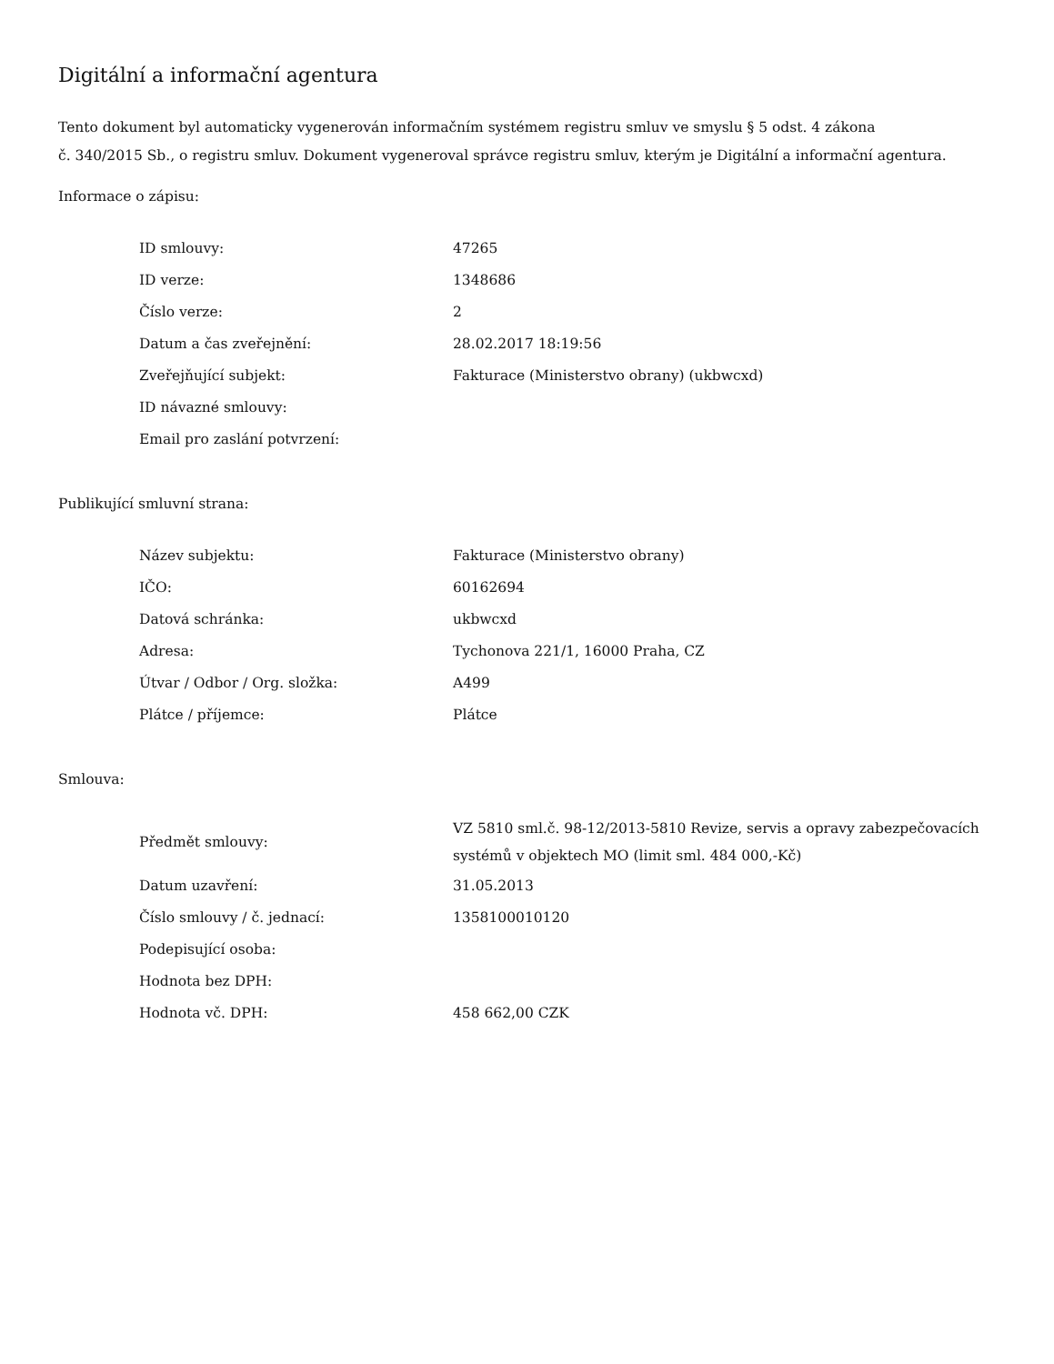Digitální a informační agentura
Tento dokument byl automaticky vygenerován informačním systémem registru smluv ve smyslu § 5 odst. 4 zákona
č. 340/2015 Sb., o registru smluv. Dokument vygeneroval správce registru smluv, kterým je Digitální a informační agentura.
Informace o zápisu:
| ID smlouvy: | 47265 |
| ID verze: | 1348686 |
| Číslo verze: | 2 |
| Datum a čas zveřejnění: | 28.02.2017 18:19:56 |
| Zveřejňující subjekt: | Fakturace (Ministerstvo obrany) (ukbwcxd) |
| ID návazné smlouvy: | |
| Email pro zaslání potvrzení: | |
Publikující smluvní strana:
| Název subjektu: | Fakturace (Ministerstvo obrany) |
| IČO: | 60162694 |
| Datová schránka: | ukbwcxd |
| Adresa: | Tychonova 221/1, 16000 Praha, CZ |
| Útvar / Odbor / Org. složka: | A499 |
| Plátce / příjemce: | Plátce |
Smlouva:
| Předmět smlouvy: | VZ 5810 sml.č. 98-12/2013-5810 Revize, servis a opravy zabezpečovacích systémů v objektech MO (limit sml. 484 000,-Kč) |
| Datum uzavření: | 31.05.2013 |
| Číslo smlouvy / č. jednací: | 1358100010120 |
| Podepisující osoba: | |
| Hodnota bez DPH: | |
| Hodnota vč. DPH: | 458 662,00 CZK |